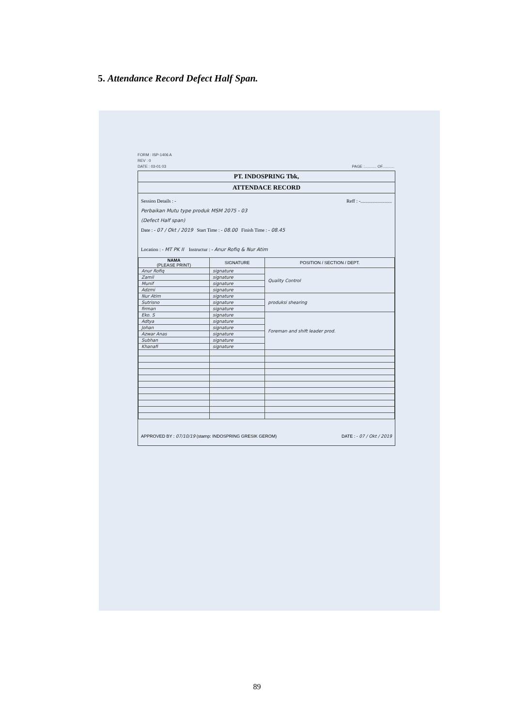5. Attendance Record Defect Half Span.
FORM : ISP-1406 A
REV : 0
DATE : 03-01 03 PAGE :........... OF...........
PT. INDOSPRING Tbk,
ATTENDACE RECORD
Session Details : - Reff : -..........................
Perbaikan Mutu type produk MSM 2075 - 03
(Defect Half span)
Date : - 07 / Okt / 2019 Start Time : - 08.00 Finish Time : - 08.45
Location : - MT PK II Instructur : - Anur Rofiq & Nur Atim
| NAMA (PLEASE PRINT) | SIGNATURE | POSITION / SECTION / DEPT. |
| --- | --- | --- |
| Anur Rofiq | signature | Quality Control |
| Zamil | signature | |
| Munif | signature | |
| Adzmi | signature | |
| Nur Atim | signature | produksi shearing |
| Sutrisno | signature | |
| firman | signature | |
| Eko. S | signature | Foreman and shift leader prod. |
| Adtya | signature | |
| Johan | signature | |
| Azwar Anas | signature | |
| Subhan | signature | |
| Khanafi | signature | |
APPROVED BY : 07/10/19 (stamp: INDOSPRING GRESIK GEROM) DATE : - 07 / Okt / 2019
89